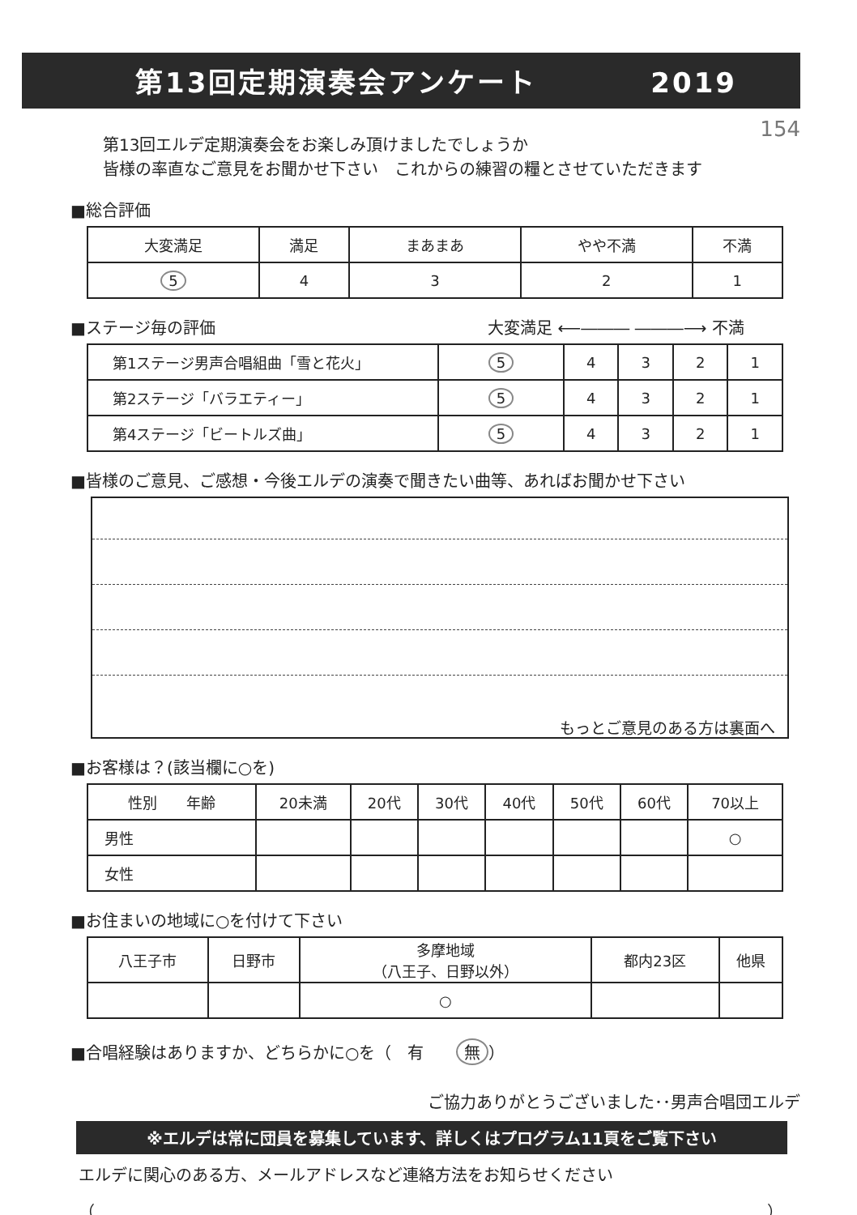第13回定期演奏会アンケート 2019
154 第13回エルデ定期演奏会をお楽しみ頂けましたでしょうか
皆様の率直なご意見をお聞かせ下さい　これからの練習の糧とさせていただきます
■総合評価
| 大変満足 | 満足 | まあまあ | やや不満 | 不満 |
| --- | --- | --- | --- | --- |
| 5 | 4 | 3 | 2 | 1 |
■ステージ毎の評価 大変満足 ⟵――― ―――⟶ 不満
| 第1ステージ男声合唱組曲「雪と花火」 | 5 | 4 | 3 | 2 | 1 |
| 第2ステージ「バラエティー」 | 5 | 4 | 3 | 2 | 1 |
| 第4ステージ「ビートルズ曲」 | 5 | 4 | 3 | 2 | 1 |
■皆様のご意見、ご感想・今後エルデの演奏で聞きたい曲等、あればお聞かせ下さい
もっとご意見のある方は裏面へ
■お客様は？(該当欄に○を)
| 性別 年齢 | 20未満 | 20代 | 30代 | 40代 | 50代 | 60代 | 70以上 |
| 男性 | | | | | | | ○ |
| 女性 | | | | | | | |
■お住まいの地域に○を付けて下さい
| 八王子市 | 日野市 | 多摩地域 （八王子、日野以外） | 都内23区 | 他県 |
| | | ○ | | |
■合唱経験はありますか、どちらかに○を（　有　　無 ）
ご協力ありがとうございました･･男声合唱団エルデ
※エルデは常に団員を募集しています、詳しくはプログラム11頁をご覧下さい
エルデに関心のある方、メールアドレスなど連絡方法をお知らせください
（ ）